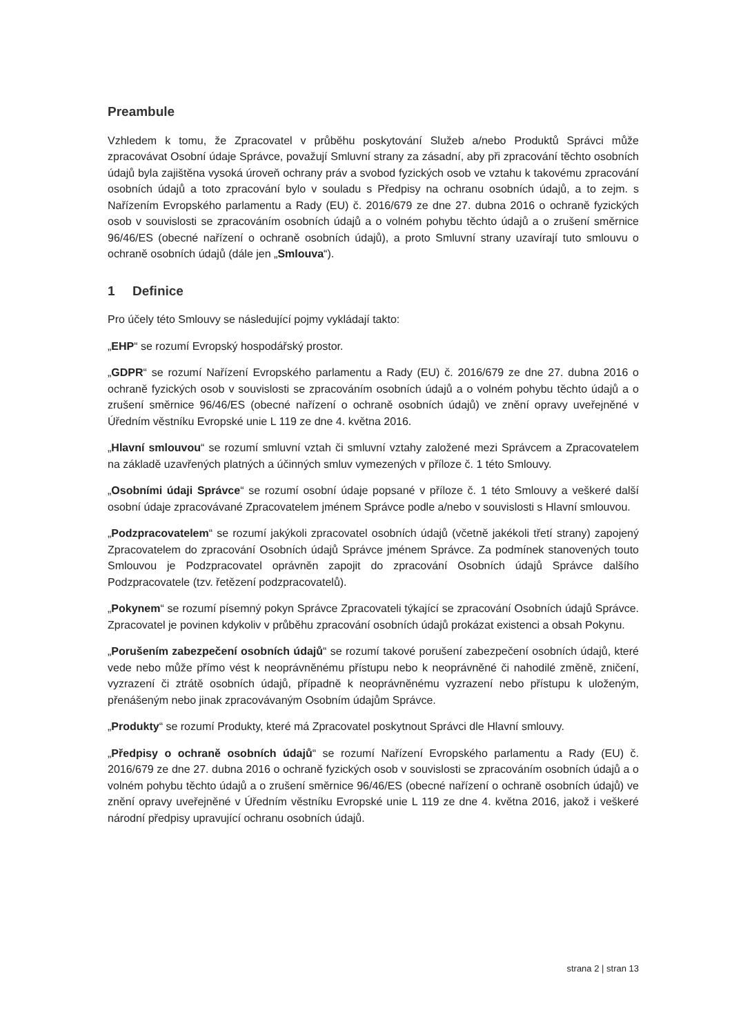Preambule
Vzhledem k tomu, že Zpracovatel v průběhu poskytování Služeb a/nebo Produktů Správci může zpracovávat Osobní údaje Správce, považují Smluvní strany za zásadní, aby při zpracování těchto osobních údajů byla zajištěna vysoká úroveň ochrany práv a svobod fyzických osob ve vztahu k takovému zpracování osobních údajů a toto zpracování bylo v souladu s Předpisy na ochranu osobních údajů, a to zejm. s Nařízením Evropského parlamentu a Rady (EU) č. 2016/679 ze dne 27. dubna 2016 o ochraně fyzických osob v souvislosti se zpracováním osobních údajů a o volném pohybu těchto údajů a o zrušení směrnice 96/46/ES (obecné nařízení o ochraně osobních údajů), a proto Smluvní strany uzavírají tuto smlouvu o ochraně osobních údajů (dále jen „Smlouva“).
1 Definice
Pro účely této Smlouvy se následující pojmy vykládají takto:
„EHP“ se rozumí Evropský hospodářský prostor.
„GDPR“ se rozumí Nařízení Evropského parlamentu a Rady (EU) č. 2016/679 ze dne 27. dubna 2016 o ochraně fyzických osob v souvislosti se zpracováním osobních údajů a o volném pohybu těchto údajů a o zrušení směrnice 96/46/ES (obecné nařízení o ochraně osobních údajů) ve znění opravy uveřejněné v Úředním věstníku Evropské unie L 119 ze dne 4. května 2016.
„Hlavní smlouvou“ se rozumí smluvní vztah či smluvní vztahy založené mezi Správcem a Zpracovatelem na základě uzavřených platných a účinných smluv vymezených v příloze č. 1 této Smlouvy.
„Osobními údaji Správce“ se rozumí osobní údaje popsané v příloze č. 1 této Smlouvy a veškeré další osobní údaje zpracovávané Zpracovatelem jménem Správce podle a/nebo v souvislosti s Hlavní smlouvou.
„Podzpracovatelem“ se rozumí jakýkoli zpracovatel osobních údajů (včetně jakékoli třetí strany) zapojený Zpracovatelem do zpracování Osobních údajů Správce jménem Správce. Za podmínek stanovených touto Smlouvou je Podzpracovatel oprávněn zapojit do zpracování Osobních údajů Správce dalšího Podzpracovatele (tzv. řetězení podzpracovatelů).
„Pokynem“ se rozumí písemný pokyn Správce Zpracovateli týkající se zpracování Osobních údajů Správce. Zpracovatel je povinen kdykoliv v průběhu zpracování osobních údajů prokázat existenci a obsah Pokynu.
„Porušením zabezpečení osobních údajů“ se rozumí takové porušení zabezpečení osobních údajů, které vede nebo může přímo vést k neoprávněnému přístupu nebo k neoprávněné či nahodilé změně, zničení, vyzrazení či ztrátě osobních údajů, případně k neoprávněnému vyzrazení nebo přístupu k uloženým, přenášeným nebo jinak zpracovávaným Osobním údajům Správce.
„Produkty“ se rozumí Produkty, které má Zpracovatel poskytnout Správci dle Hlavní smlouvy.
„Předpisy o ochraně osobních údajů“ se rozumí Nařízení Evropského parlamentu a Rady (EU) č. 2016/679 ze dne 27. dubna 2016 o ochraně fyzických osob v souvislosti se zpracováním osobních údajů a o volném pohybu těchto údajů a o zrušení směrnice 96/46/ES (obecné nařízení o ochraně osobních údajů) ve znění opravy uveřejněné v Úředním věstníku Evropské unie L 119 ze dne 4. května 2016, jakož i veškeré národní předpisy upravující ochranu osobních údajů.
strana 2 | stran 13